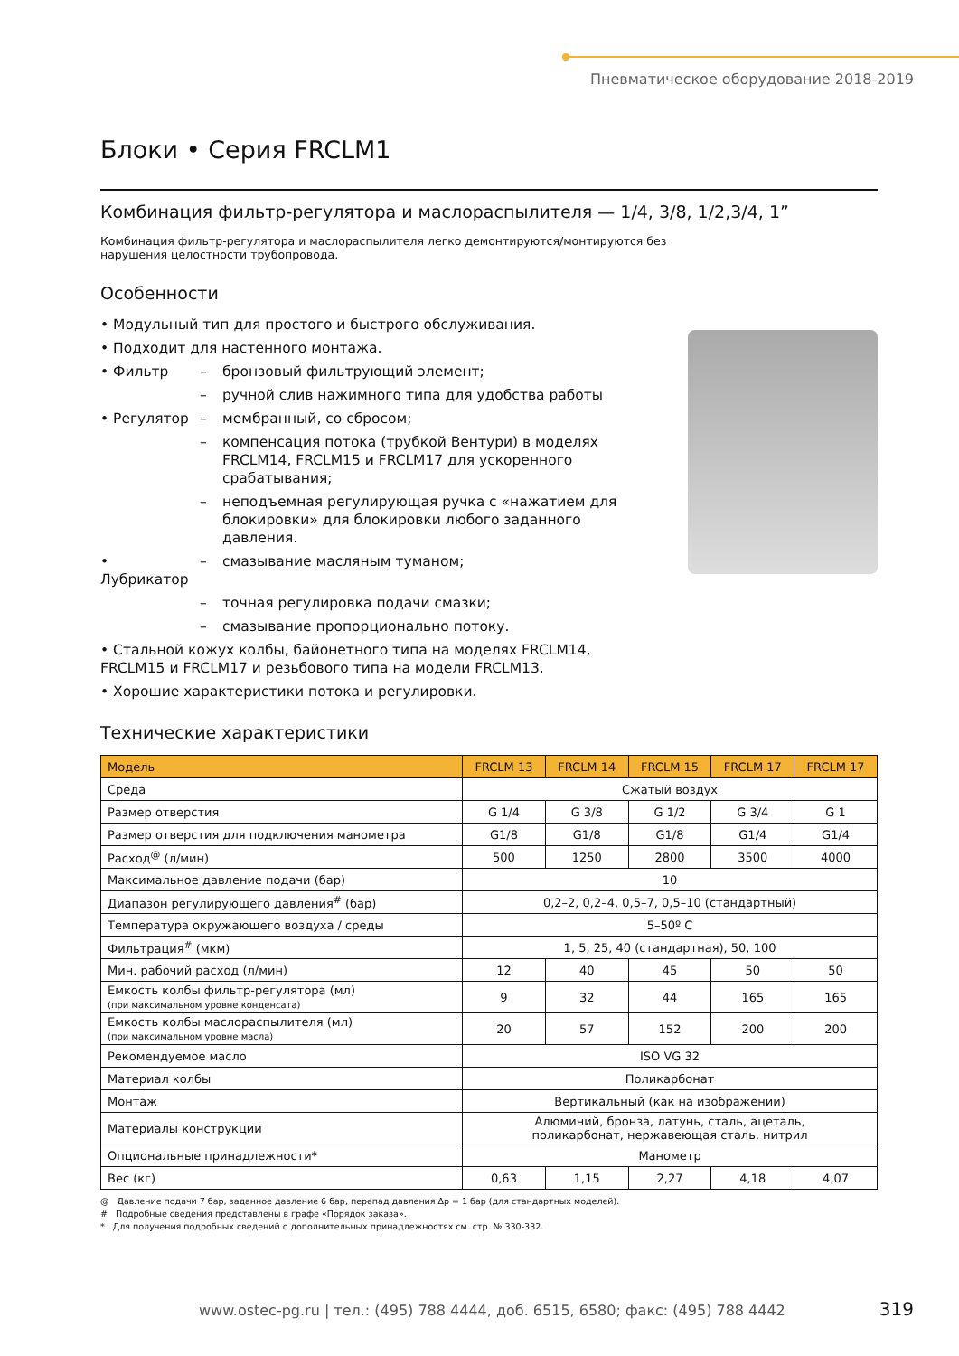Пневматическое оборудование 2018-2019
Блоки • Серия FRCLM1
Комбинация фильтр-регулятора и маслораспылителя — 1/4, 3/8, 1/2,3/4, 1”
Комбинация фильтр-регулятора и маслораспылителя легко демонтируются/монтируются без
нарушения целостности трубопровода.
Особенности
• Модульный тип для простого и быстрого обслуживания.
• Подходит для настенного монтажа.
• Фильтр – бронзовый фильтрующий элемент;
– ручной слив нажимного типа для удобства работы
• Регулятор – мембранный, со сбросом;
– компенсация потока (трубкой Вентури) в моделях FRCLM14, FRCLM15 и FRCLM17 для ускоренного срабатывания;
– неподъемная регулирующая ручка с «нажатием для блокировки» для блокировки любого заданного давления.
• Лубрикатор – смазывание масляным туманом;
– точная регулировка подачи смазки;
– смазывание пропорционально потоку.
• Стальной кожух колбы, байонетного типа на моделях FRCLM14, FRCLM15 и FRCLM17 и резьбового типа на модели FRCLM13.
• Хорошие характеристики потока и регулировки.
Технические характеристики
| Модель | FRCLM 13 | FRCLM 14 | FRCLM 15 | FRCLM 17 | FRCLM 17 |
| --- | --- | --- | --- | --- | --- |
| Среда | Сжатый воздух | | | | |
| Размер отверстия | G 1/4 | G 3/8 | G 1/2 | G 3/4 | G 1 |
| Размер отверстия для подключения манометра | G1/8 | G1/8 | G1/8 | G1/4 | G1/4 |
| Расход<sup>@</sup> (л/мин) | 500 | 1250 | 2800 | 3500 | 4000 |
| Максимальное давление подачи (бар) | 10 | | | | |
| Диапазон регулирующего давления<sup>#</sup> (бар) | 0,2–2, 0,2–4, 0,5–7, 0,5–10 (стандартный) | | | | |
| Температура окружающего воздуха / среды | 5–50º C | | | | |
| Фильтрация<sup>#</sup> (мкм) | 1, 5, 25, 40 (стандартная), 50, 100 | | | | |
| Мин. рабочий расход (л/мин) | 12 | 40 | 45 | 50 | 50 |
| Емкость колбы фильтр-регулятора (мл) (при максимальном уровне конденсата) | 9 | 32 | 44 | 165 | 165 |
| Емкость колбы маслораспылителя (мл) (при максимальном уровне масла) | 20 | 57 | 152 | 200 | 200 |
| Рекомендуемое масло | ISO VG 32 | | | | |
| Материал колбы | Поликарбонат | | | | |
| Монтаж | Вертикальный (как на изображении) | | | | |
| Материалы конструкции | Алюминий, бронза, латунь, сталь, ацеталь, поликарбонат, нержавеющая сталь, нитрил | | | | |
| Опциональные принадлежности* | Манометр | | | | |
| Вес (кг) | 0,63 | 1,15 | 2,27 | 4,18 | 4,07 |
@ Давление подачи 7 бар, заданное давление 6 бар, перепад давления Δp = 1 бар (для стандартных моделей).
# Подробные сведения представлены в графе «Порядок заказа».
* Для получения подробных сведений о дополнительных принадлежностях см. стр. № 330-332.
www.ostec-pg.ru | тел.: (495) 788 4444, доб. 6515, 6580; факс: (495) 788 4442
319